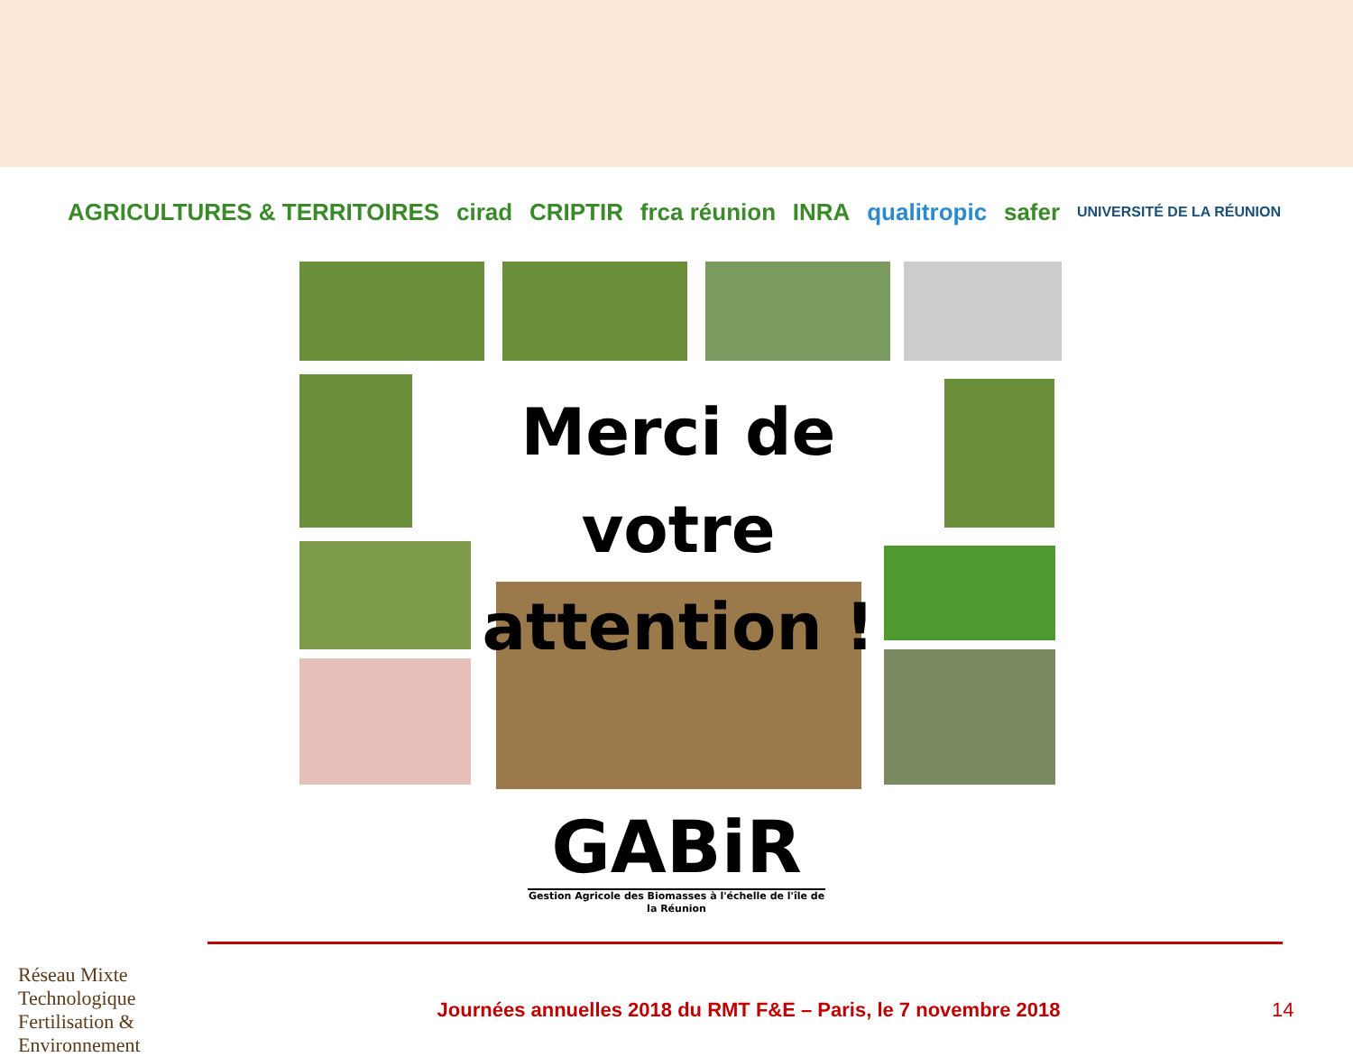AGRICULTURES & TERRITOIRES cirad CRIPTIR frca réunion INRA qualitropic safer UNIVERSITÉ DE LA RÉUNION
Merci de votre attention !
GABiR
Gestion Agricole des Biomasses à l'échelle de l'île de la Réunion
Réseau Mixte Technologique Fertilisation & Environnement
Journées annuelles 2018 du RMT F&E – Paris, le 7 novembre 2018
14